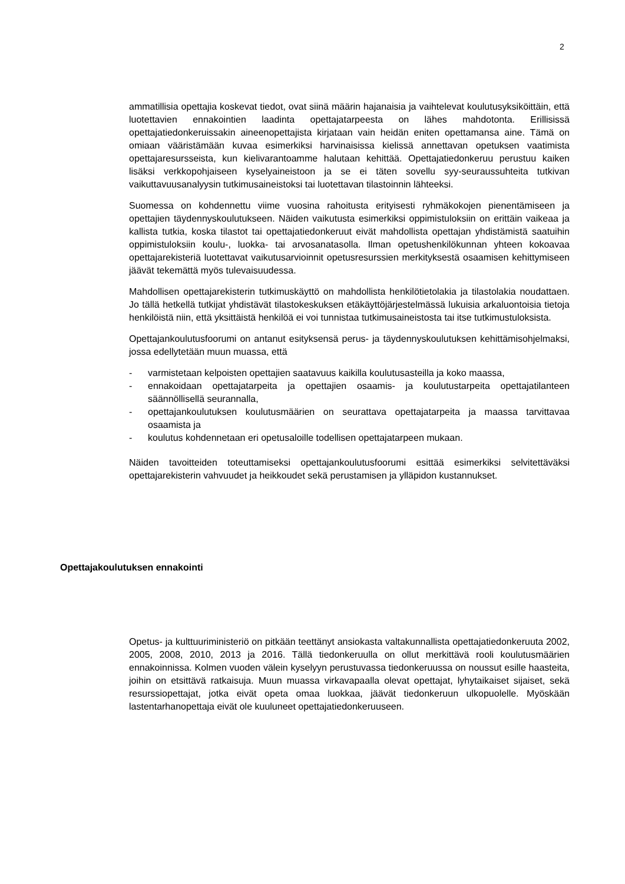2
ammatillisia opettajia koskevat tiedot, ovat siinä määrin hajanaisia ja vaihtelevat koulutusyksiköittäin, että luotettavien ennakointien laadinta opettajatarpeesta on lähes mahdotonta. Erillisissä opettajatiedonkeruissakin aineenopettajista kirjataan vain heidän eniten opettamansa aine. Tämä on omiaan vääristämään kuvaa esimerkiksi harvinaisissa kielissä annettavan opetuksen vaatimista opettajaresursseista, kun kielivarantoamme halutaan kehittää. Opettajatiedonkeruu perustuu kaiken lisäksi verkkopohjaiseen kyselyaineistoon ja se ei täten sovellu syy-seuraussuhteita tutkivan vaikuttavuusanalyysin tutkimusaineistoksi tai luotettavan tilastoinnin lähteeksi.
Suomessa on kohdennettu viime vuosina rahoitusta erityisesti ryhmäkokojen pienentämiseen ja opettajien täydennyskoulutukseen. Näiden vaikutusta esimerkiksi oppimistuloksiin on erittäin vaikeaa ja kallista tutkia, koska tilastot tai opettajatiedonkeruut eivät mahdollista opettajan yhdistämistä saatuihin oppimistuloksiin koulu-, luokka- tai arvosanatasolla. Ilman opetushenkilökunnan yhteen kokoavaa opettajarekisteriä luotettavat vaikutusarvioinnit opetusresurssien merkityksestä osaamisen kehittymiseen jäävät tekemättä myös tulevaisuudessa.
Mahdollisen opettajarekisterin tutkimuskäyttö on mahdollista henkilötietolakia ja tilastolakia noudattaen. Jo tällä hetkellä tutkijat yhdistävät tilastokeskuksen etäkäyttöjärjestelmässä lukuisia arkaluontoisia tietoja henkilöistä niin, että yksittäistä henkilöä ei voi tunnistaa tutkimusaineistosta tai itse tutkimustuloksista.
Opettajankoulutusfoorumi on antanut esityksensä perus- ja täydennyskoulutuksen kehittämisohjelmaksi, jossa edellytetään muun muassa, että
- varmistetaan kelpoisten opettajien saatavuus kaikilla koulutusasteilla ja koko maassa,
- ennakoidaan opettajatarpeita ja opettajien osaamis- ja koulutustarpeita opettajatilanteen säännöllisellä seurannalla,
- opettajankoulutuksen koulutusmäärien on seurattava opettajatarpeita ja maassa tarvittavaa osaamista ja
- koulutus kohdennetaan eri opetusaloille todellisen opettajatarpeen mukaan.
Näiden tavoitteiden toteuttamiseksi opettajankoulutusfoorumi esittää esimerkiksi selvitettäväksi opettajarekisterin vahvuudet ja heikkoudet sekä perustamisen ja ylläpidon kustannukset.
Opettajakoulutuksen ennakointi
Opetus- ja kulttuuriministeriö on pitkään teettänyt ansiokasta valtakunnallista opettajatiedonkeruuta 2002, 2005, 2008, 2010, 2013 ja 2016. Tällä tiedonkeruulla on ollut merkittävä rooli koulutusmäärien ennakoinnissa. Kolmen vuoden välein kyselyyn perustuvassa tiedonkeruussa on noussut esille haasteita, joihin on etsittävä ratkaisuja. Muun muassa virkavapaalla olevat opettajat, lyhytaikaiset sijaiset, sekä resurssiopettajat, jotka eivät opeta omaa luokkaa, jäävät tiedonkeruun ulkopuolelle. Myöskään lastentarhanopettaja eivät ole kuuluneet opettajatiedonkeruuseen.